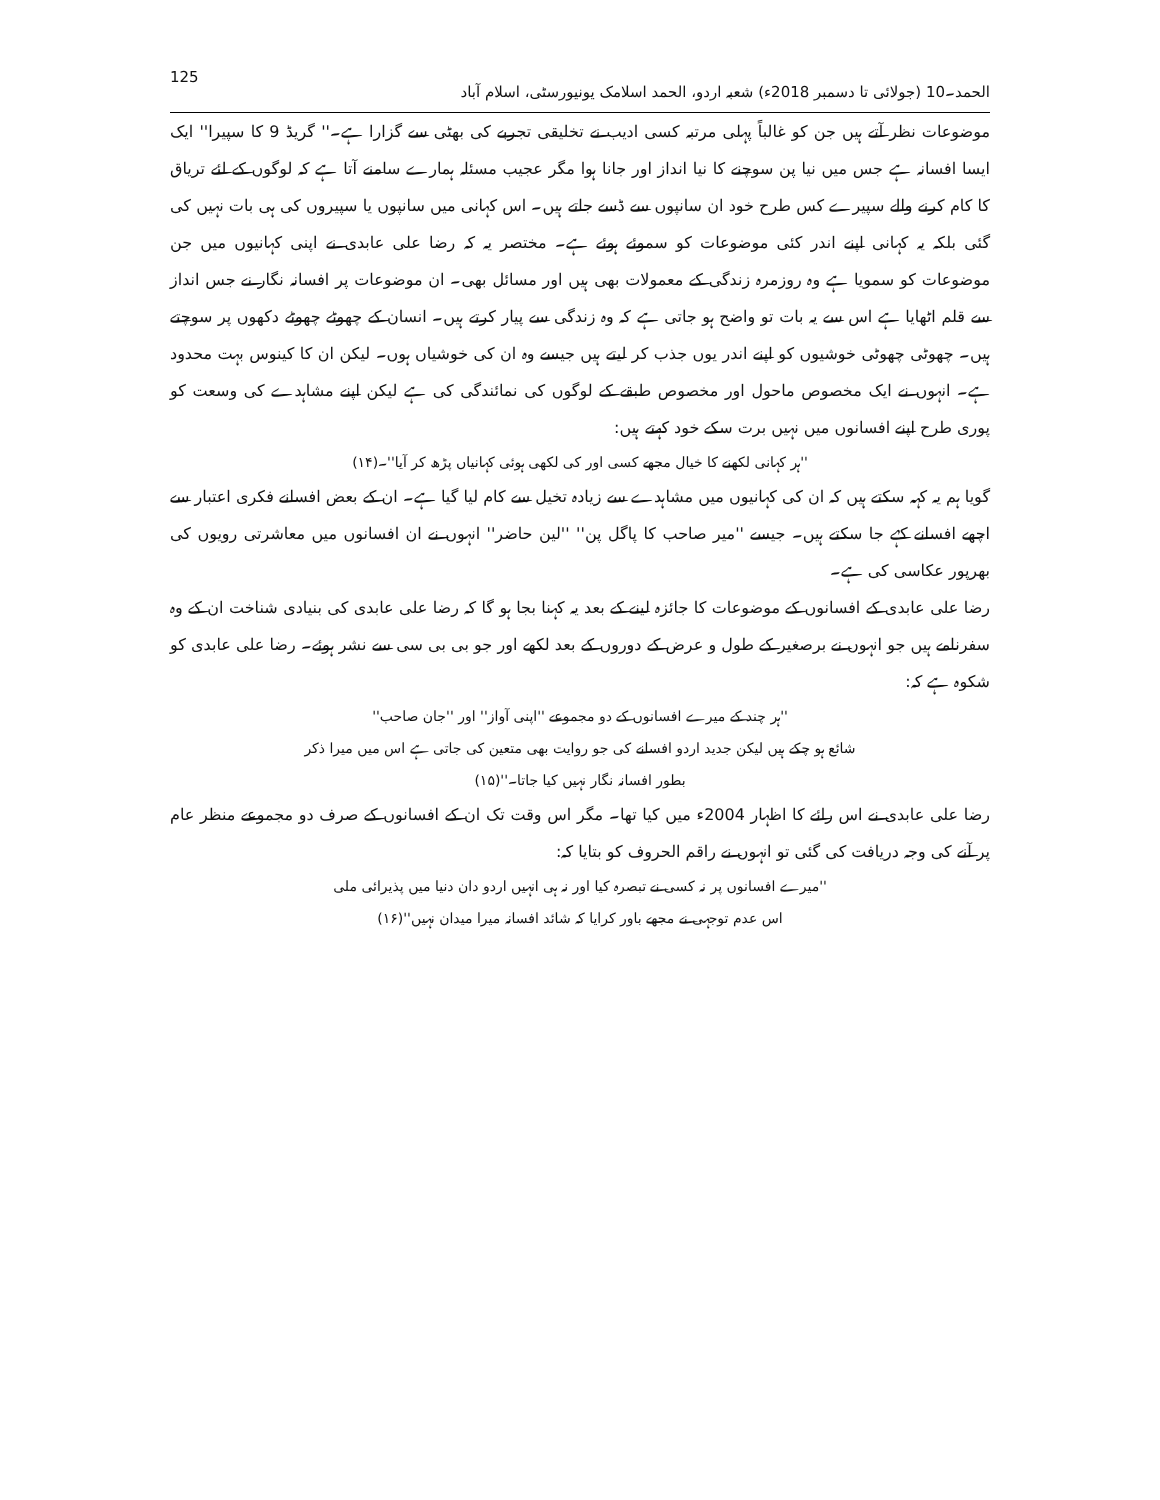الحمد۔10 (جولائی تا دسمبر 2018ء) شعبہ اردو، الحمد اسلامک یونیورسٹی، اسلام آباد 125
موضوعات نظر آتے ہیں جن کو غالباً پہلی مرتبہ کسی ادیب نے تخلیقی تجربے کی بھٹی سے گزارا ہے۔'' گریڈ 9 کا سپیرا'' ایک ایسا افسانہ ہے جس میں نیا پن سوچنے کا نیا انداز اور جانا ہوا مگر عجیب مسئلہ ہمارے سامنے آتا ہے کہ لوگوں کے لئے تریاق کا کام کرنے والے سپیرے کس طرح خود ان سانپوں سے ڈسے جاتے ہیں۔ اس کہانی میں سانپوں یا سپیروں کی ہی بات نہیں کی گئی بلکہ یہ کہانی اپنے اندر کئی موضوعات کو سموئے ہوئے ہے۔ مختصر یہ کہ رضا علی عابدی نے اپنی کہانیوں میں جن موضوعات کو سمویا ہے وہ روزمرہ زندگی کے معمولات بھی ہیں اور مسائل بھی۔ ان موضوعات پر افسانہ نگار نے جس انداز سے قلم اٹھایا ہے اس سے یہ بات تو واضح ہو جاتی ہے کہ وہ زندگی سے پیار کرتے ہیں۔ انسان کے چھوٹے چھوٹے دکھوں پر سوچتے ہیں۔ چھوٹی چھوٹی خوشیوں کو اپنے اندر یوں جذب کر لیتے ہیں جیسے وہ ان کی خوشیاں ہوں۔ لیکن ان کا کینوس بہت محدود ہے۔ انہوں نے ایک مخصوص ماحول اور مخصوص طبقے کے لوگوں کی نمائندگی کی ہے لیکن اپنے مشاہدے کی وسعت کو پوری طرح اپنے افسانوں میں نہیں برت سکے خود کہتے ہیں:
''ہر کہانی لکھنے کا خیال مجھے کسی اور کی لکھی ہوئی کہانیاں پڑھ کر آیا''۔(۱۴)
گویا ہم یہ کہہ سکتے ہیں کہ ان کی کہانیوں میں مشاہدے سے زیادہ تخیل سے کام لیا گیا ہے۔ ان کے بعض افسانے فکری اعتبار سے اچھے افسانے کہے جا سکتے ہیں۔ جیسے ''میر صاحب کا پاگل پن'' ''لین حاضر'' انہوں نے ان افسانوں میں معاشرتی رویوں کی بھرپور عکاسی کی ہے۔
رضا علی عابدی کے افسانوں کے موضوعات کا جائزہ لینے کے بعد یہ کہنا بجا ہو گا کہ رضا علی عابدی کی بنیادی شناخت ان کے وہ سفرنامے ہیں جو انہوں نے برصغیر کے طول و عرض کے دوروں کے بعد لکھے اور جو بی بی سی سے نشر ہوئے۔ رضا علی عابدی کو شکوہ ہے کہ:
''ہر چند کے میرے افسانوں کے دو مجموعے ''اپنی آواز'' اور ''جان صاحب''
شائع ہو چکے ہیں لیکن جدید اردو افسانے کی جو روایت بھی متعین کی جاتی ہے اس میں میرا ذکر
بطور افسانہ نگار نہیں کیا جاتا۔''(۱۵)
رضا علی عابدی نے اس رائے کا اظہار 2004ء میں کیا تھا۔ مگر اس وقت تک ان کے افسانوں کے صرف دو مجموعے منظر عام پر آنے کی وجہ دریافت کی گئی تو انہوں نے راقم الحروف کو بتایا کہ:
''میرے افسانوں پر نہ کسی نے تبصرہ کیا اور نہ ہی انہیں اردو دان دنیا میں پذیرائی ملی
اس عدم توجہی نے مجھے باور کرایا کہ شائد افسانہ میرا میدان نہیں''(۱۶)